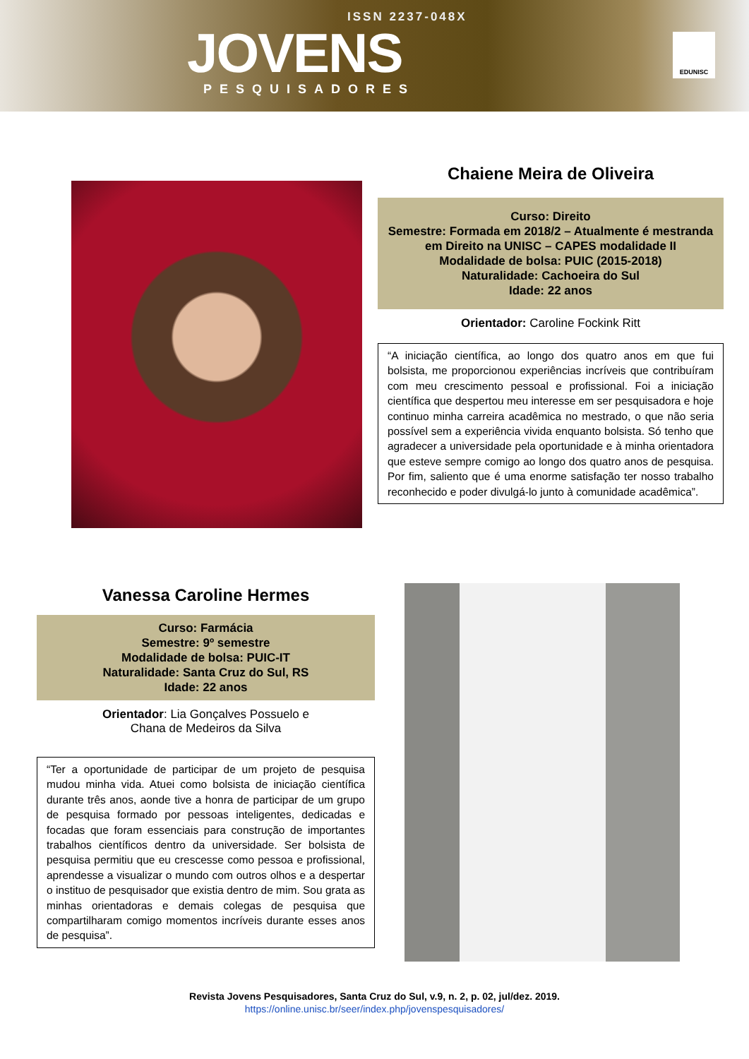ISSN 2237-048X
JOVENS
PESQUISADORES
EDUNISC
Chaiene Meira de Oliveira
Curso: Direito
Semestre: Formada em 2018/2 – Atualmente é mestranda em Direito na UNISC – CAPES modalidade II
Modalidade de bolsa: PUIC (2015-2018)
Naturalidade: Cachoeira do Sul
Idade: 22 anos
Orientador: Caroline Fockink Ritt
“A iniciação científica, ao longo dos quatro anos em que fui bolsista, me proporcionou experiências incríveis que contribuíram com meu crescimento pessoal e profissional. Foi a iniciação científica que despertou meu interesse em ser pesquisadora e hoje continuo minha carreira acadêmica no mestrado, o que não seria possível sem a experiência vivida enquanto bolsista. Só tenho que agradecer a universidade pela oportunidade e à minha orientadora que esteve sempre comigo ao longo dos quatro anos de pesquisa. Por fim, saliento que é uma enorme satisfação ter nosso trabalho reconhecido e poder divulgá-lo junto à comunidade acadêmica”.
Vanessa Caroline Hermes
Curso: Farmácia
Semestre: 9º semestre
Modalidade de bolsa: PUIC-IT
Naturalidade: Santa Cruz do Sul, RS
Idade: 22 anos
Orientador: Lia Gonçalves Possuelo e
Chana de Medeiros da Silva
“Ter a oportunidade de participar de um projeto de pesquisa mudou minha vida. Atuei como bolsista de iniciação científica durante três anos, aonde tive a honra de participar de um grupo de pesquisa formado por pessoas inteligentes, dedicadas e focadas que foram essenciais para construção de importantes trabalhos científicos dentro da universidade. Ser bolsista de pesquisa permitiu que eu crescesse como pessoa e profissional, aprendesse a visualizar o mundo com outros olhos e a despertar o instituo de pesquisador que existia dentro de mim. Sou grata as minhas orientadoras e demais colegas de pesquisa que compartilharam comigo momentos incríveis durante esses anos de pesquisa”.
Revista Jovens Pesquisadores, Santa Cruz do Sul, v.9, n. 2, p. 02, jul/dez. 2019.
https://online.unisc.br/seer/index.php/jovenspesquisadores/